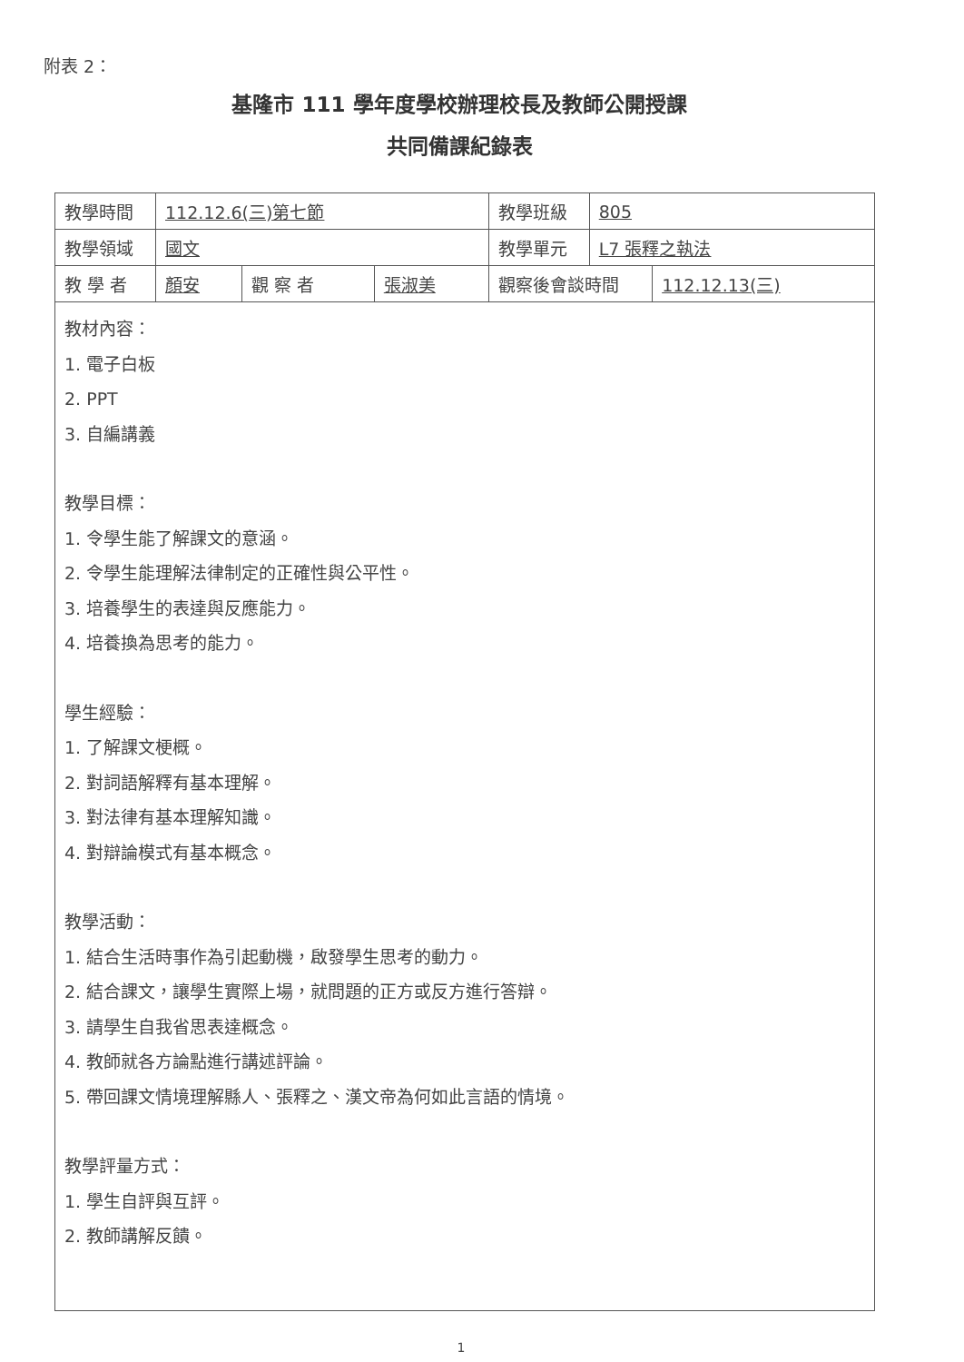附表 2：
基隆市 111 學年度學校辦理校長及教師公開授課
共同備課紀錄表
| 教學時間 | 112.12.6(三)第七節 | | | 教學班級 | 805 | |
| 教學領域 | 國文 | | | 教學單元 | L7 張釋之執法 | |
| 教 學 者 | 顏安 | 觀 察 者 | 張淑美 | 觀察後會談時間 | | 112.12.13(三) |
| 教材內容： 1. 電子白板 2. PPT 3. 自編講義 教學目標： 1. 令學生能了解課文的意涵。 2. 令學生能理解法律制定的正確性與公平性。 3. 培養學生的表達與反應能力。 4. 培養換為思考的能力。 學生經驗： 1. 了解課文梗概。 2. 對詞語解釋有基本理解。 3. 對法律有基本理解知識。 4. 對辯論模式有基本概念。 教學活動： 1. 結合生活時事作為引起動機，啟發學生思考的動力。 2. 結合課文，讓學生實際上場，就問題的正方或反方進行答辯。 3. 請學生自我省思表達概念。 4. 教師就各方論點進行講述評論。 5. 帶回課文情境理解縣人、張釋之、漢文帝為何如此言語的情境。 教學評量方式： 1. 學生自評與互評。 2. 教師講解反饋。 | | | | | | |
1